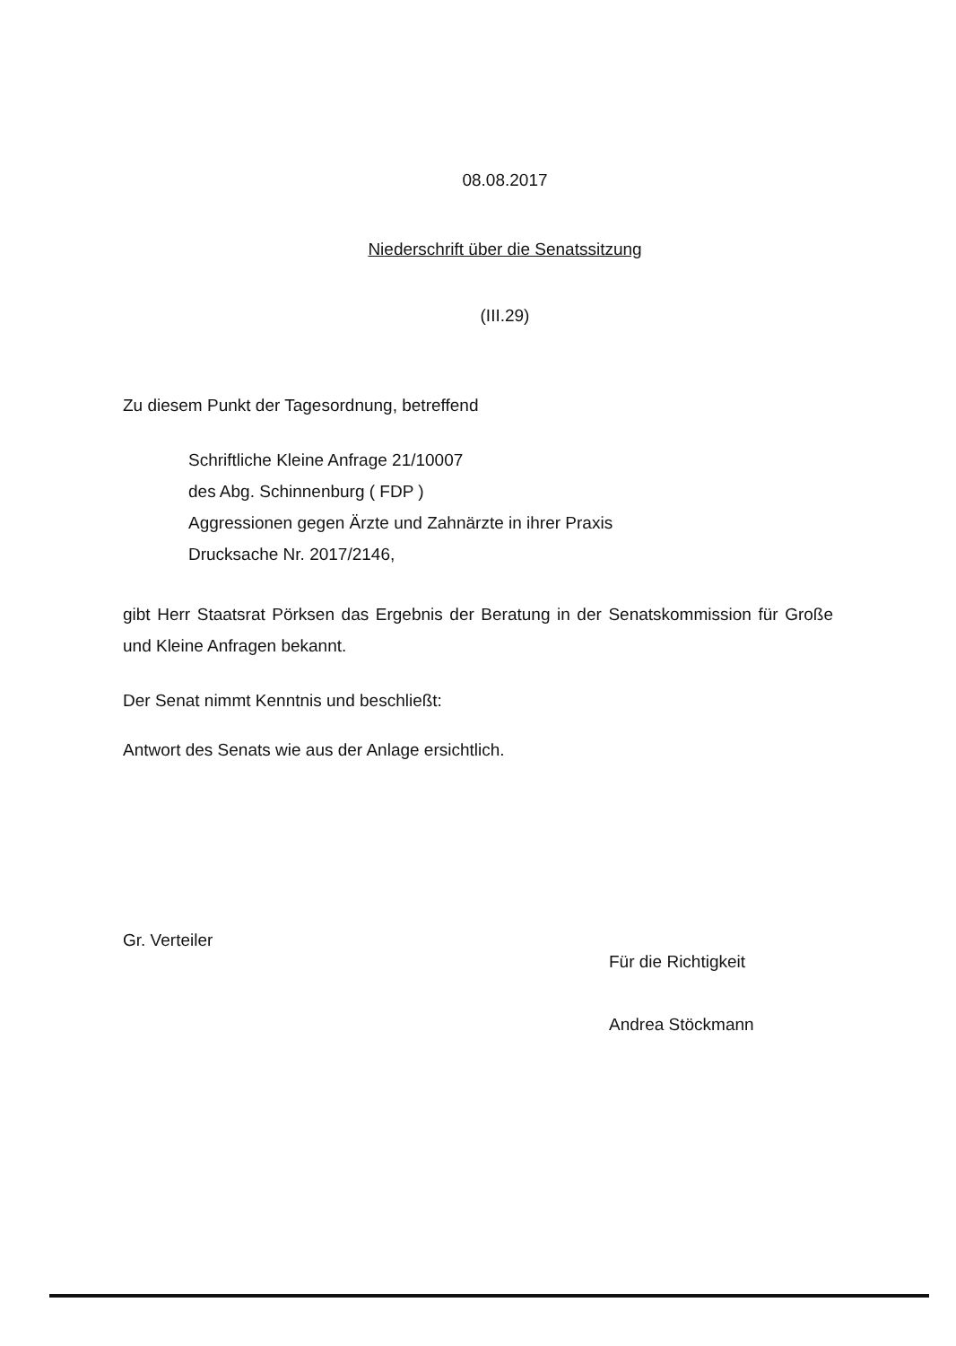08.08.2017
Niederschrift über die Senatssitzung
(III.29)
Zu diesem Punkt der Tagesordnung, betreffend
Schriftliche Kleine Anfrage 21/10007
des Abg. Schinnenburg ( FDP )
Aggressionen gegen Ärzte und Zahnärzte in ihrer Praxis
Drucksache Nr. 2017/2146,
gibt Herr Staatsrat Pörksen das Ergebnis der Beratung in der Senatskommission für Große und Kleine Anfragen bekannt.
Der Senat nimmt Kenntnis und beschließt:
Antwort des Senats wie aus der Anlage ersichtlich.
Gr. Verteiler
Für die Richtigkeit
Andrea Stöckmann